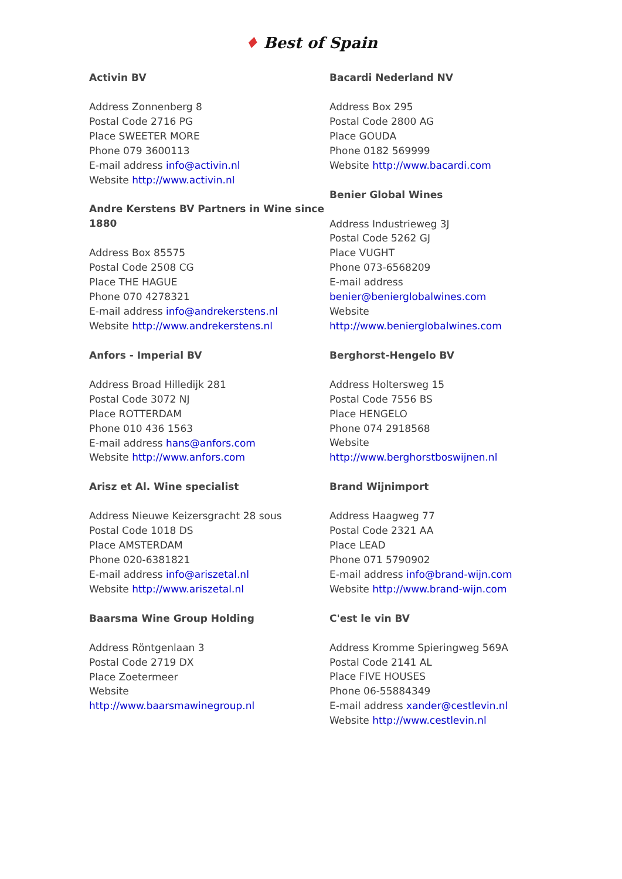♦ Best of Spain
Activin BV
Address Zonnenberg 8
Postal Code 2716 PG
Place SWEETER MORE
Phone 079 3600113
E-mail address info@activin.nl
Website http://www.activin.nl
Andre Kerstens BV Partners in Wine since 1880
Address Box 85575
Postal Code 2508 CG
Place THE HAGUE
Phone 070 4278321
E-mail address info@andrekerstens.nl
Website http://www.andrekerstens.nl
Anfors - Imperial BV
Address Broad Hilledijk 281
Postal Code 3072 NJ
Place ROTTERDAM
Phone 010 436 1563
E-mail address hans@anfors.com
Website http://www.anfors.com
Arisz et Al. Wine specialist
Address Nieuwe Keizersgracht 28 sous
Postal Code 1018 DS
Place AMSTERDAM
Phone 020-6381821
E-mail address info@ariszetal.nl
Website http://www.ariszetal.nl
Baarsma Wine Group Holding
Address Röntgenlaan 3
Postal Code 2719 DX
Place Zoetermeer
Website
http://www.baarsmawinegroup.nl
Bacardi Nederland NV
Address Box 295
Postal Code 2800 AG
Place GOUDA
Phone 0182 569999
Website http://www.bacardi.com
Benier Global Wines
Address Industrieweg 3J
Postal Code 5262 GJ
Place VUGHT
Phone 073-6568209
E-mail address
benier@benierglobalwines.com
Website
http://www.benierglobalwines.com
Berghorst-Hengelo BV
Address Holtersweg 15
Postal Code 7556 BS
Place HENGELO
Phone 074 2918568
Website
http://www.berghorstboswijnen.nl
Brand Wijnimport
Address Haagweg 77
Postal Code 2321 AA
Place LEAD
Phone 071 5790902
E-mail address info@brand-wijn.com
Website http://www.brand-wijn.com
C'est le vin BV
Address Kromme Spieringweg 569A
Postal Code 2141 AL
Place FIVE HOUSES
Phone 06-55884349
E-mail address xander@cestlevin.nl
Website http://www.cestlevin.nl